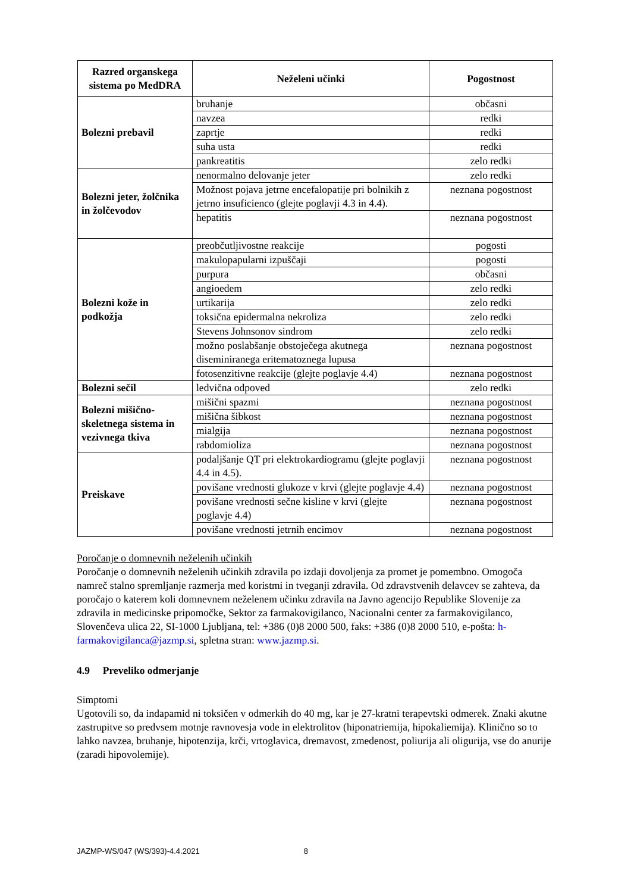| Razred organskega sistema po MedDRA | Neželeni učinki | Pogostnost |
| --- | --- | --- |
| Bolezni prebavil | bruhanje | občasni |
| | navzea | redki |
| | zaprtje | redki |
| | suha usta | redki |
| | pankreatitis | zelo redki |
| Bolezni jeter, žolčnika in žolčevodov | nenormalno delovanje jeter | zelo redki |
| | Možnost pojava jetrne encefalopatije pri bolnikih z jetrno insuficienco (glejte poglavji 4.3 in 4.4). | neznana pogostnost |
| | hepatitis | neznana pogostnost |
| Bolezni kože in podkožja | preobčutljivostne reakcije | pogosti |
| | makulopapularni izpuščaji | pogosti |
| | purpura | občasni |
| | angioedem | zelo redki |
| | urtikarija | zelo redki |
| | toksična epidermalna nekroliza | zelo redki |
| | Stevens Johnsonov sindrom | zelo redki |
| | možno poslabšanje obstoječega akutnega diseminiranega eritematoznega lupusa | neznana pogostnost |
| | fotosenzitivne reakcije (glejte poglavje 4.4) | neznana pogostnost |
| Bolezni sečil | ledvična odpoved | zelo redki |
| Bolezni mišično-skeletnega sistema in vezivnega tkiva | mišični spazmi | neznana pogostnost |
| | mišična šibkost | neznana pogostnost |
| | mialgija | neznana pogostnost |
| | rabdomioliza | neznana pogostnost |
| Preiskave | podaljšanje QT pri elektrokardiogramu (glejte poglavji 4.4 in 4.5). | neznana pogostnost |
| | povišane vrednosti glukoze v krvi (glejte poglavje 4.4) | neznana pogostnost |
| | povišane vrednosti sečne kisline v krvi (glejte poglavje 4.4) | neznana pogostnost |
| | povišane vrednosti jetrnih encimov | neznana pogostnost |
Poročanje o domnevnih neželenih učinkih
Poročanje o domnevnih neželenih učinkih zdravila po izdaji dovoljenja za promet je pomembno. Omogoča namreč stalno spremljanje razmerja med koristmi in tveganji zdravila. Od zdravstvenih delavcev se zahteva, da poročajo o katerem koli domnevnem neželenem učinku zdravila na Javno agencijo Republike Slovenije za zdravila in medicinske pripomočke, Sektor za farmakovigilanco, Nacionalni center za farmakovigilanco, Slovenčeva ulica 22, SI-1000 Ljubljana, tel: +386 (0)8 2000 500, faks: +386 (0)8 2000 510, e-pošta: h-farmakovigilanca@jazmp.si, spletna stran: www.jazmp.si.
4.9 Preveliko odmerjanje
Simptomi
Ugotovili so, da indapamid ni toksičen v odmerkih do 40 mg, kar je 27-kratni terapevtski odmerek. Znaki akutne zastrupitve so predvsem motnje ravnovesja vode in elektrolitov (hiponatriemija, hipokaliemija). Klinično so to lahko navzea, bruhanje, hipotenzija, krči, vrtoglavica, dremavost, zmedenost, poliurija ali oligurija, vse do anurije (zaradi hipovolemije).
JAZMP-WS/047 (WS/393)-4.4.2021 8